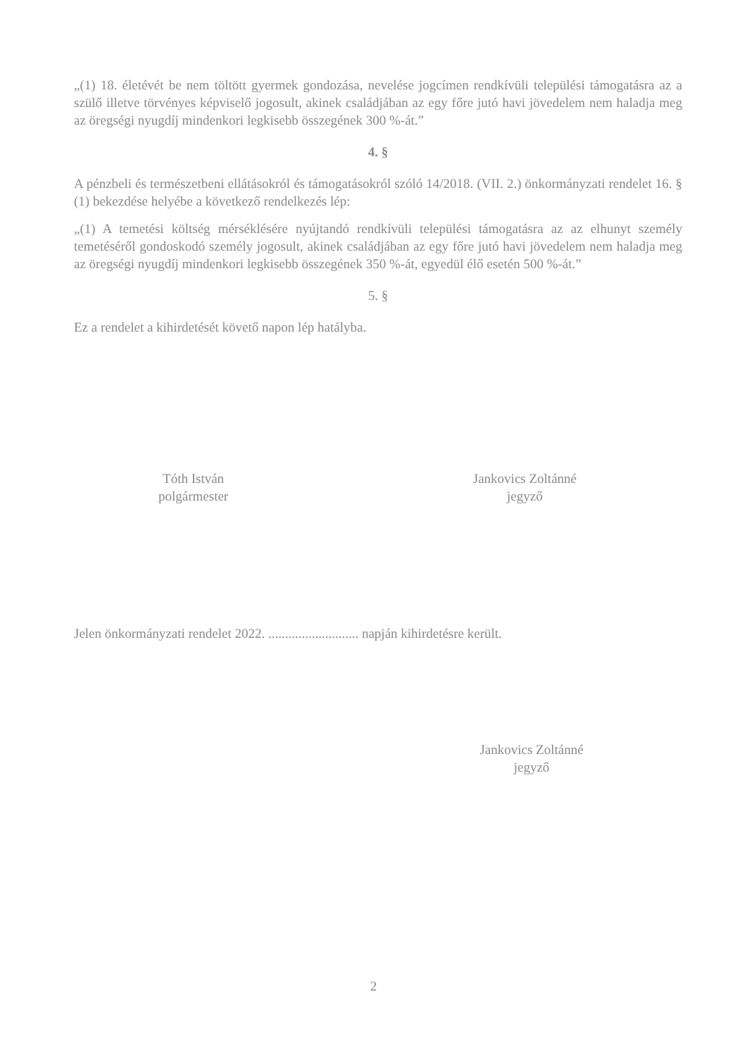„(1) 18. életévét be nem töltött gyermek gondozása, nevelése jogcímen rendkívüli települési támogatásra az a szülő illetve törvényes képviselő jogosult, akinek családjában az egy főre jutó havi jövedelem nem haladja meg az öregségi nyugdíj mindenkori legkisebb összegének 300 %-át.”
4. §
A pénzbeli és természetbeni ellátásokról és támogatásokról szóló 14/2018. (VII. 2.) önkormányzati rendelet 16. § (1) bekezdése helyébe a következő rendelkezés lép:
„(1) A temetési költség mérséklésére nyújtandó rendkívüli települési támogatásra az az elhunyt személy temetéséről gondoskodó személy jogosult, akinek családjában az egy főre jutó havi jövedelem nem haladja meg az öregségi nyugdíj mindenkori legkisebb összegének 350 %-át, egyedül élő esetén 500 %-át.”
5. §
Ez a rendelet a kihirdetését követő napon lép hatályba.
Tóth István
polgármester
Jankovics Zoltánné
jegyző
Jelen önkormányzati rendelet 2022. ........................... napján kihirdetésre került.
Jankovics Zoltánné
jegyző
2